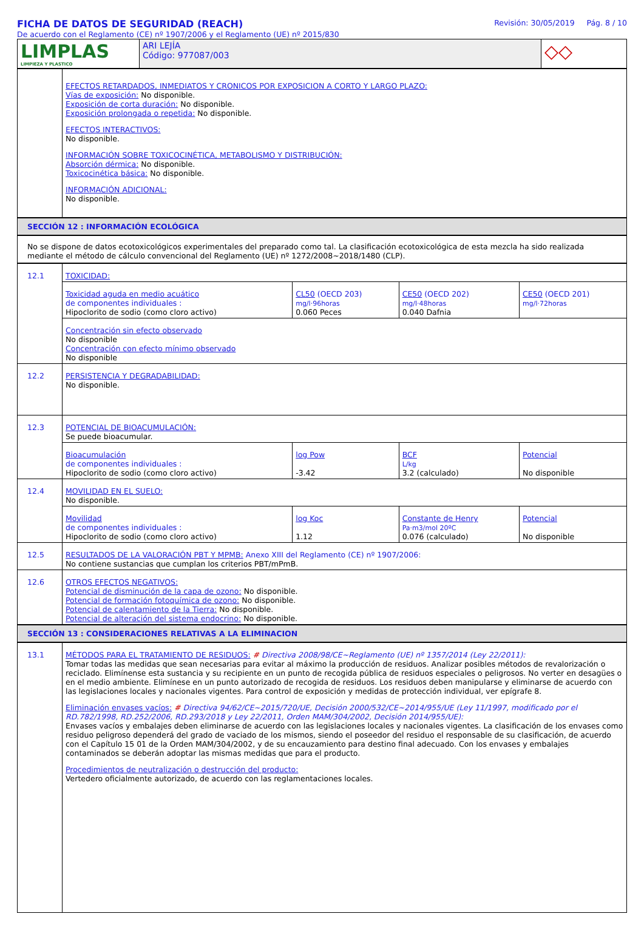FICHA DE DATOS DE SEGURIDAD (REACH)
De acuerdo con el Reglamento (CE) nº 1907/2006 y el Reglamento (UE) nº 2015/830
Revisión: 30/05/2019 Pág. 8 / 10
| LIMPLAS LIMPIEZA Y PLASTICO | ARI LEJÍA Código: 977087/003 | ◇◇ |
| | EFECTOS RETARDADOS, INMEDIATOS Y CRONICOS POR EXPOSICION A CORTO Y LARGO PLAZO: Vías de exposición: No disponible. Exposición de corta duración: No disponible. Exposición prolongada o repetida: No disponible. EFECTOS INTERACTIVOS: No disponible. INFORMACIÓN SOBRE TOXICOCINÉTICA, METABOLISMO Y DISTRIBUCIÓN: Absorción dérmica: No disponible. Toxicocinética básica: No disponible. INFORMACIÓN ADICIONAL: No disponible. |
SECCIÓN 12 : INFORMACIÓN ECOLÓGICA
No se dispone de datos ecotoxicológicos experimentales del preparado como tal. La clasificación ecotoxicológica de esta mezcla ha sido realizada mediante el método de cálculo convencional del Reglamento (UE) nº 1272/2008~2018/1480 (CLP).
| 12.1 | TOXICIDAD: | | | |
| | Toxicidad aguda en medio acuático de componentes individuales : Hipoclorito de sodio (como cloro activo) | CL50 (OECD 203) mg/l·96horas 0.060 Peces | CE50 (OECD 202) mg/l·48horas 0.040 Dafnia | CE50 (OECD 201) mg/l·72horas |
| | Concentración sin efecto observado No disponible Concentración con efecto mínimo observado No disponible | | | |
| 12.2 | PERSISTENCIA Y DEGRADABILIDAD: No disponible. | | | |
| 12.3 | POTENCIAL DE BIOACUMULACIÓN: Se puede bioacumular. | | | |
| | Bioacumulación de componentes individuales : Hipoclorito de sodio (como cloro activo) | log Pow -3.42 | BCF L/kg 3.2 (calculado) | Potencial No disponible |
| 12.4 | MOVILIDAD EN EL SUELO: No disponible. | | | |
| | Movilidad de componentes individuales : Hipoclorito de sodio (como cloro activo) | log Koc 1.12 | Constante de Henry Pa·m3/mol 20ºC 0.076 (calculado) | Potencial No disponible |
| 12.5 | RESULTADOS DE LA VALORACIÓN PBT Y MPMB: Anexo XIII del Reglamento (CE) nº 1907/2006: No contiene sustancias que cumplan los criterios PBT/mPmB. | | | |
| 12.6 | OTROS EFECTOS NEGATIVOS: Potencial de disminución de la capa de ozono: No disponible. Potencial de formación fotoquímica de ozono: No disponible. Potencial de calentamiento de la Tierra: No disponible. Potencial de alteración del sistema endocrino: No disponible. | | | |
SECCIÓN 13 : CONSIDERACIONES RELATIVAS A LA ELIMINACION
| 13.1 | MÉTODOS PARA EL TRATAMIENTO DE RESIDUOS: # Directiva 2008/98/CE~Reglamento (UE) nº 1357/2014 (Ley 22/2011): Tomar todas las medidas que sean necesarias para evitar al máximo la producción de residuos. Analizar posibles métodos de revalorización o reciclado. Elimínense esta sustancia y su recipiente en un punto de recogida pública de residuos especiales o peligrosos. No verter en desagües o en el medio ambiente. Elimínese en un punto autorizado de recogida de residuos. Los residuos deben manipularse y eliminarse de acuerdo con las legislaciones locales y nacionales vigentes. Para control de exposición y medidas de protección individual, ver epígrafe 8. Eliminación envases vacíos: # Directiva 94/62/CE~2015/720/UE, Decisión 2000/532/CE~2014/955/UE (Ley 11/1997, modificado por el RD.782/1998, RD.252/2006, RD.293/2018 y Ley 22/2011, Orden MAM/304/2002, Decisión 2014/955/UE): Envases vacíos y embalajes deben eliminarse de acuerdo con las legislaciones locales y nacionales vigentes. La clasificación de los envases como residuo peligroso dependerá del grado de vaciado de los mismos, siendo el poseedor del residuo el responsable de su clasificación, de acuerdo con el Capítulo 15 01 de la Orden MAM/304/2002, y de su encauzamiento para destino final adecuado. Con los envases y embalajes contaminados se deberán adoptar las mismas medidas que para el producto. Procedimientos de neutralización o destrucción del producto: Vertedero oficialmente autorizado, de acuerdo con las reglamentaciones locales. |